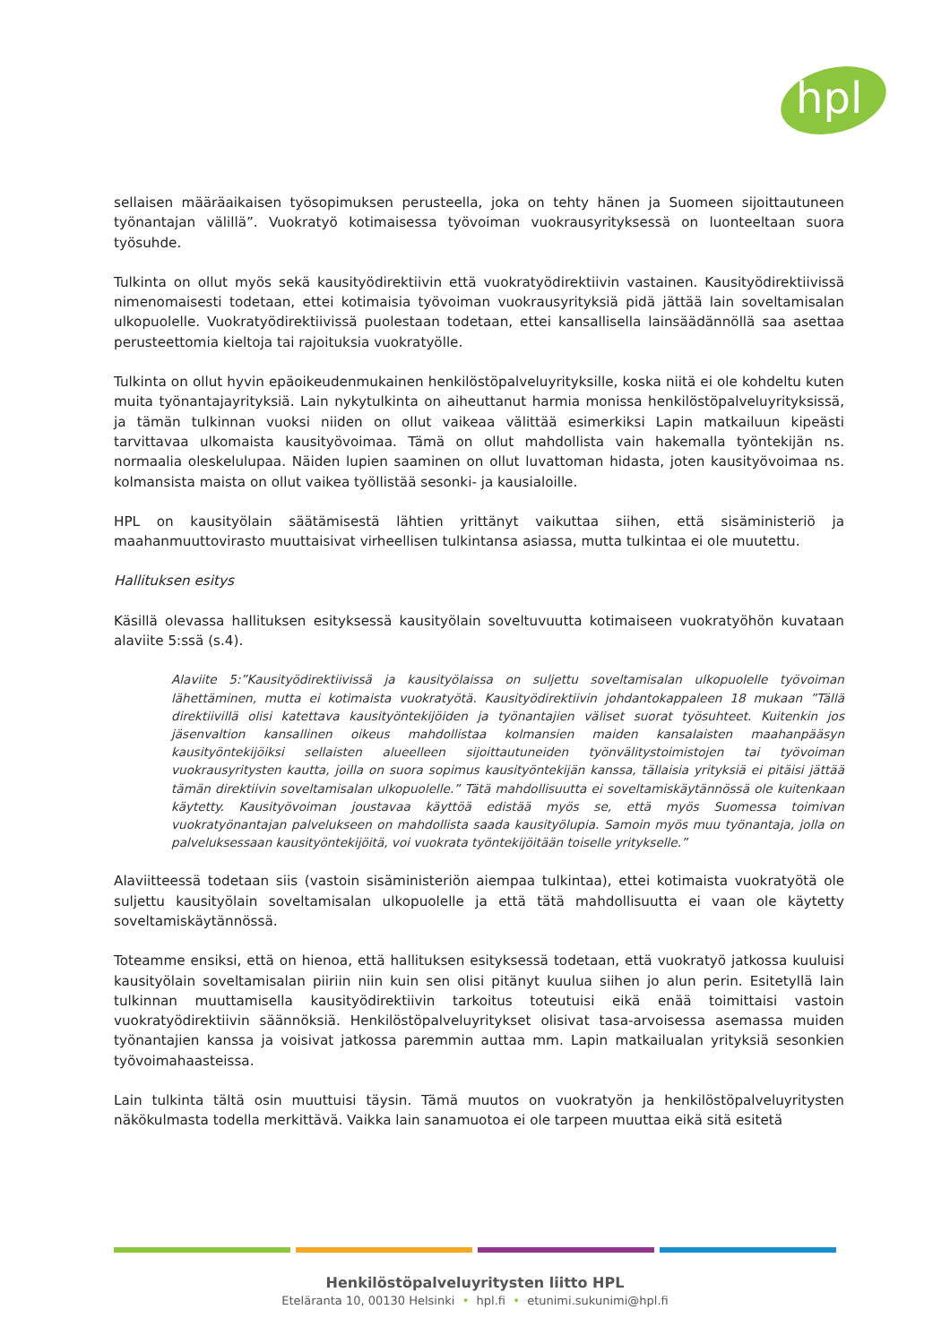hpl
sellaisen määräaikaisen työsopimuksen perusteella, joka on tehty hänen ja Suomeen sijoittautuneen työnantajan välillä”. Vuokratyö kotimaisessa työvoiman vuokrausyrityksessä on luonteeltaan suora työsuhde.
Tulkinta on ollut myös sekä kausityödirektiivin että vuokratyödirektiivin vastainen. Kausityödirektiivissä nimenomaisesti todetaan, ettei kotimaisia työvoiman vuokrausyrityksiä pidä jättää lain soveltamisalan ulkopuolelle. Vuokratyödirektiivissä puolestaan todetaan, ettei kansallisella lainsäädännöllä saa asettaa perusteettomia kieltoja tai rajoituksia vuokratyölle.
Tulkinta on ollut hyvin epäoikeudenmukainen henkilöstöpalveluyrityksille, koska niitä ei ole kohdeltu kuten muita työnantajayrityksiä. Lain nykytulkinta on aiheuttanut harmia monissa henkilöstöpalveluyrityksissä, ja tämän tulkinnan vuoksi niiden on ollut vaikeaa välittää esimerkiksi Lapin matkailuun kipeästi tarvittavaa ulkomaista kausityövoimaa. Tämä on ollut mahdollista vain hakemalla työntekijän ns. normaalia oleskelulupaa. Näiden lupien saaminen on ollut luvattoman hidasta, joten kausityövoimaa ns. kolmansista maista on ollut vaikea työllistää sesonki- ja kausialoille.
HPL on kausityölain säätämisestä lähtien yrittänyt vaikuttaa siihen, että sisäministeriö ja maahanmuuttovirasto muuttaisivat virheellisen tulkintansa asiassa, mutta tulkintaa ei ole muutettu.
Hallituksen esitys
Käsillä olevassa hallituksen esityksessä kausityölain soveltuvuutta kotimaiseen vuokratyöhön kuvataan alaviite 5:ssä (s.4).
Alaviite 5:”Kausityödirektiivissä ja kausityölaissa on suljettu soveltamisalan ulkopuolelle työvoiman lähettäminen, mutta ei kotimaista vuokratyötä. Kausityödirektiivin johdantokappaleen 18 mukaan ”Tällä direktiivillä olisi katettava kausityöntekijöiden ja työnantajien väliset suorat työsuhteet. Kuitenkin jos jäsenvaltion kansallinen oikeus mahdollistaa kolmansien maiden kansalaisten maahanpääsyn kausityöntekijöiksi sellaisten alueelleen sijoittautuneiden työnvälitystoimistojen tai työvoiman vuokrausyritysten kautta, joilla on suora sopimus kausityöntekijän kanssa, tällaisia yrityksiä ei pitäisi jättää tämän direktiivin soveltamisalan ulkopuolelle.” Tätä mahdollisuutta ei soveltamiskäytännössä ole kuitenkaan käytetty. Kausityövoiman joustavaa käyttöä edistää myös se, että myös Suomessa toimivan vuokratyönantajan palvelukseen on mahdollista saada kausityölupia. Samoin myös muu työnantaja, jolla on palveluksessaan kausityöntekijöitä, voi vuokrata työntekijöitään toiselle yritykselle.”
Alaviitteessä todetaan siis (vastoin sisäministeriön aiempaa tulkintaa), ettei kotimaista vuokratyötä ole suljettu kausityölain soveltamisalan ulkopuolelle ja että tätä mahdollisuutta ei vaan ole käytetty soveltamiskäytännössä.
Toteamme ensiksi, että on hienoa, että hallituksen esityksessä todetaan, että vuokratyö jatkossa kuuluisi kausityölain soveltamisalan piiriin niin kuin sen olisi pitänyt kuulua siihen jo alun perin. Esitetyllä lain tulkinnan muuttamisella kausityödirektiivin tarkoitus toteutuisi eikä enää toimittaisi vastoin vuokratyödirektiivin säännöksiä. Henkilöstöpalveluyritykset olisivat tasa-arvoisessa asemassa muiden työnantajien kanssa ja voisivat jatkossa paremmin auttaa mm. Lapin matkailualan yrityksiä sesonkien työvoimahaasteissa.
Lain tulkinta tältä osin muuttuisi täysin. Tämä muutos on vuokratyön ja henkilöstöpalveluyritysten näkökulmasta todella merkittävä. Vaikka lain sanamuotoa ei ole tarpeen muuttaa eikä sitä esitetä
Henkilöstöpalveluyritysten liitto HPL
Eteläranta 10, 00130 Helsinki • hpl.fi • etunimi.sukunimi@hpl.fi